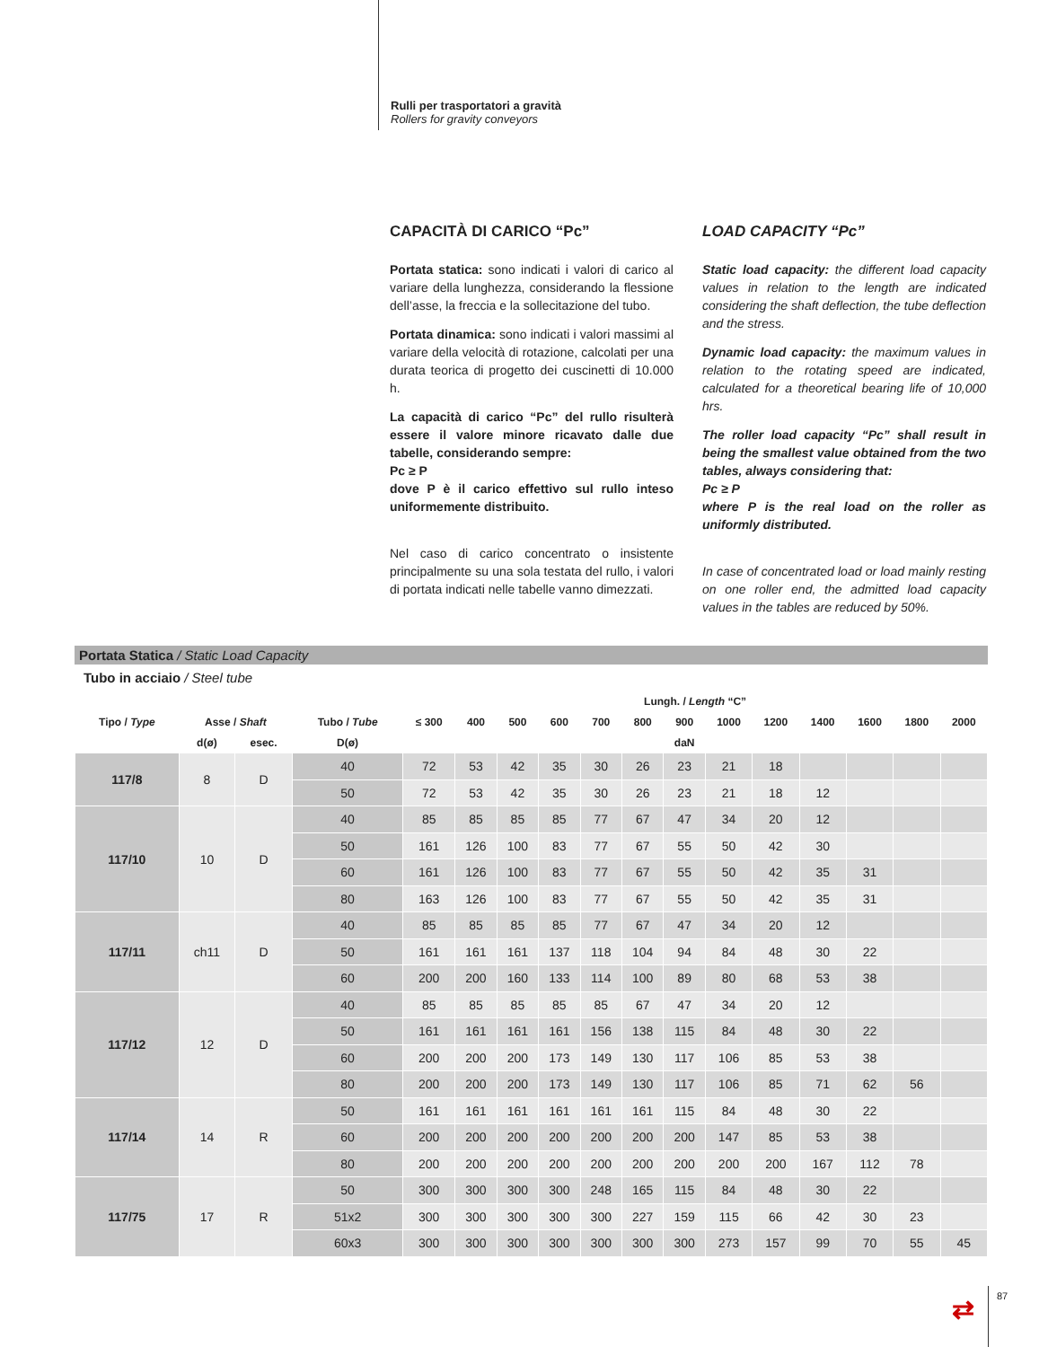Rulli per trasportatori a gravità
Rollers for gravity conveyors
CAPACITÀ DI CARICO “Pc”
Portata statica: sono indicati i valori di carico al variare della lunghezza, considerando la flessione dell’asse, la freccia e la sollecitazione del tubo.
Portata dinamica: sono indicati i valori massimi al variare della velocità di rotazione, calcolati per una durata teorica di progetto dei cuscinetti di 10.000 h.
La capacità di carico “Pc” del rullo risulterà essere il valore minore ricavato dalle due tabelle, considerando sempre:
Pc ≥ P
dove P è il carico effettivo sul rullo inteso uniformemente distribuito.
Nel caso di carico concentrato o insistente principalmente su una sola testata del rullo, i valori di portata indicati nelle tabelle vanno dimezzati.
LOAD CAPACITY “Pc”
Static load capacity: the different load capacity values in relation to the length are indicated considering the shaft deflection, the tube deflection and the stress.
Dynamic load capacity: the maximum values in relation to the rotating speed are indicated, calculated for a theoretical bearing life of 10,000 hrs.
The roller load capacity “Pc” shall result in being the smallest value obtained from the two tables, always considering that:
Pc ≥ P
where P is the real load on the roller as uniformly distributed.
In case of concentrated load or load mainly resting on one roller end, the admitted load capacity values in the tables are reduced by 50%.
Portata Statica / Static Load Capacity
Tubo in acciaio / Steel tube
| | | | | Lungh. / Length “C” | | | | | | | | | | | | |
| --- | --- | --- | --- | --- | --- | --- | --- | --- | --- | --- | --- | --- | --- | --- | --- | --- |
| Tipo / Type | Asse / Shaft | | Tubo / Tube | ≤ 300 | 400 | 500 | 600 | 700 | 800 | 900 | 1000 | 1200 | 1400 | 1600 | 1800 | 2000 |
| | d(ø) | esec. | D(ø) | | | | | | | daN | | | | | | |
| 117/8 | 8 | D | 40 | 72 | 53 | 42 | 35 | 30 | 26 | 23 | 21 | 18 | | | | |
| | | | 50 | 72 | 53 | 42 | 35 | 30 | 26 | 23 | 21 | 18 | 12 | | | |
| 117/10 | 10 | D | 40 | 85 | 85 | 85 | 85 | 77 | 67 | 47 | 34 | 20 | 12 | | | |
| | | | 50 | 161 | 126 | 100 | 83 | 77 | 67 | 55 | 50 | 42 | 30 | | | |
| | | | 60 | 161 | 126 | 100 | 83 | 77 | 67 | 55 | 50 | 42 | 35 | 31 | | |
| | | | 80 | 163 | 126 | 100 | 83 | 77 | 67 | 55 | 50 | 42 | 35 | 31 | | |
| 117/11 | ch11 | D | 40 | 85 | 85 | 85 | 85 | 77 | 67 | 47 | 34 | 20 | 12 | | | |
| | | | 50 | 161 | 161 | 161 | 137 | 118 | 104 | 94 | 84 | 48 | 30 | 22 | | |
| | | | 60 | 200 | 200 | 160 | 133 | 114 | 100 | 89 | 80 | 68 | 53 | 38 | | |
| 117/12 | 12 | D | 40 | 85 | 85 | 85 | 85 | 85 | 67 | 47 | 34 | 20 | 12 | | | |
| | | | 50 | 161 | 161 | 161 | 161 | 156 | 138 | 115 | 84 | 48 | 30 | 22 | | |
| | | | 60 | 200 | 200 | 200 | 173 | 149 | 130 | 117 | 106 | 85 | 53 | 38 | | |
| | | | 80 | 200 | 200 | 200 | 173 | 149 | 130 | 117 | 106 | 85 | 71 | 62 | 56 | |
| 117/14 | 14 | R | 50 | 161 | 161 | 161 | 161 | 161 | 161 | 115 | 84 | 48 | 30 | 22 | | |
| | | | 60 | 200 | 200 | 200 | 200 | 200 | 200 | 200 | 147 | 85 | 53 | 38 | | |
| | | | 80 | 200 | 200 | 200 | 200 | 200 | 200 | 200 | 200 | 200 | 167 | 112 | 78 | |
| 117/75 | 17 | R | 50 | 300 | 300 | 300 | 300 | 248 | 165 | 115 | 84 | 48 | 30 | 22 | | |
| | | | 51x2 | 300 | 300 | 300 | 300 | 300 | 227 | 159 | 115 | 66 | 42 | 30 | 23 | |
| | | | 60x3 | 300 | 300 | 300 | 300 | 300 | 300 | 300 | 273 | 157 | 99 | 70 | 55 | 45 |
⇄ 87